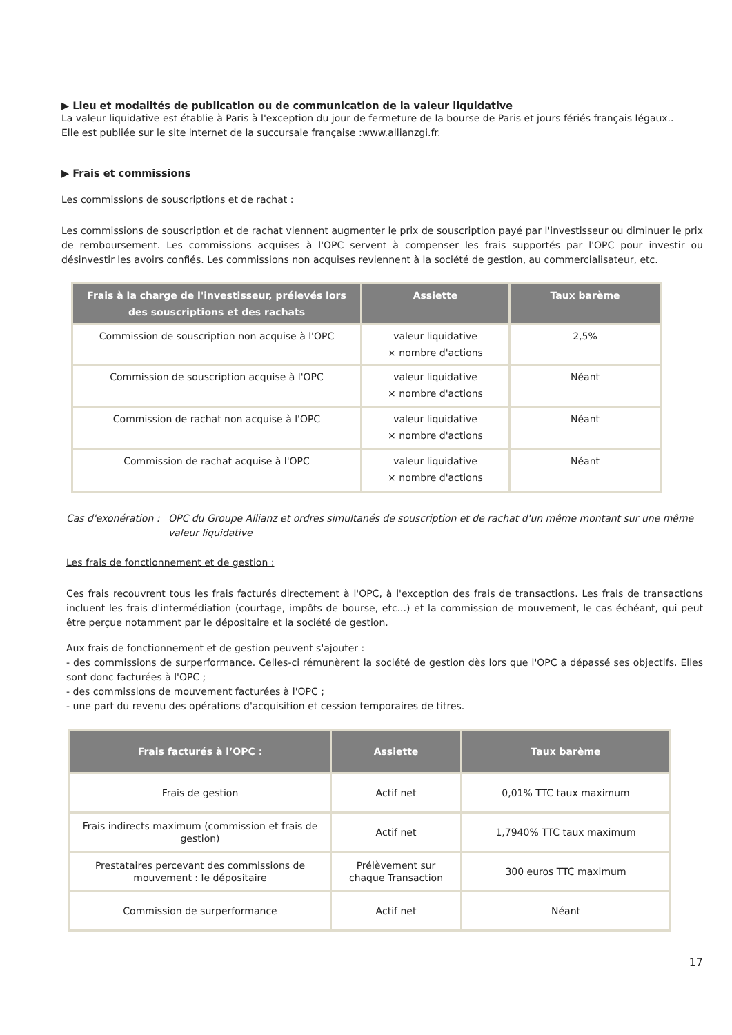▶ Lieu et modalités de publication ou de communication de la valeur liquidative
La valeur liquidative est établie à Paris à l'exception du jour de fermeture de la bourse de Paris et jours fériés français légaux..
Elle est publiée sur le site internet de la succursale française :www.allianzgi.fr.
▶ Frais et commissions
Les commissions de souscriptions et de rachat :
Les commissions de souscription et de rachat viennent augmenter le prix de souscription payé par l'investisseur ou diminuer le prix de remboursement. Les commissions acquises à l'OPC servent à compenser les frais supportés par l'OPC pour investir ou désinvestir les avoirs confiés. Les commissions non acquises reviennent à la société de gestion, au commercialisateur, etc.
| Frais à la charge de l'investisseur, prélevés lors des souscriptions et des rachats | Assiette | Taux barème |
| --- | --- | --- |
| Commission de souscription non acquise à l'OPC | valeur liquidative × nombre d'actions | 2,5% |
| Commission de souscription acquise à l'OPC | valeur liquidative × nombre d'actions | Néant |
| Commission de rachat non acquise à l'OPC | valeur liquidative × nombre d'actions | Néant |
| Commission de rachat acquise à l'OPC | valeur liquidative × nombre d'actions | Néant |
Cas d'exonération : OPC du Groupe Allianz et ordres simultanés de souscription et de rachat d'un même montant sur une même valeur liquidative
Les frais de fonctionnement et de gestion :
Ces frais recouvrent tous les frais facturés directement à l'OPC, à l'exception des frais de transactions. Les frais de transactions incluent les frais d'intermédiation (courtage, impôts de bourse, etc...) et la commission de mouvement, le cas échéant, qui peut être perçue notamment par le dépositaire et la société de gestion.
Aux frais de fonctionnement et de gestion peuvent s'ajouter :
- des commissions de surperformance. Celles-ci rémunèrent la société de gestion dès lors que l'OPC a dépassé ses objectifs. Elles sont donc facturées à l'OPC ;
- des commissions de mouvement facturées à l'OPC ;
- une part du revenu des opérations d'acquisition et cession temporaires de titres.
| Frais facturés à l’OPC : | Assiette | Taux barème |
| --- | --- | --- |
| Frais de gestion | Actif net | 0,01% TTC taux maximum |
| Frais indirects maximum (commission et frais de gestion) | Actif net | 1,7940% TTC taux maximum |
| Prestataires percevant des commissions de mouvement : le dépositaire | Prélèvement sur chaque Transaction | 300 euros TTC maximum |
| Commission de surperformance | Actif net | Néant |
17